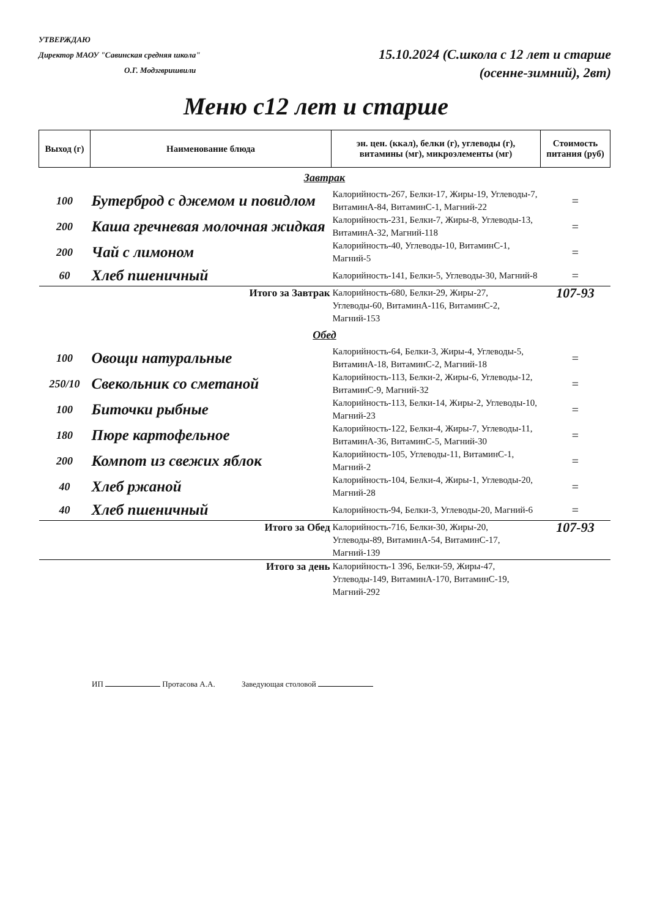УТВЕРЖДАЮ
Директор МАОУ "Савинская средняя школа"
О.Г. Модзгвришвили
15.10.2024 (С.школа с 12 лет и старше
(осенне-зимний), 2вт)
Меню с12 лет и старше
| Выход (г) | Наименование блюда | эн. цен. (ккал), белки (г), углеводы (г), витамины (мг), микроэлементы (мг) | Стоимость питания (руб) |
| --- | --- | --- | --- |
| Завтрак | | | |
| 100 | Бутерброд с джемом и повидлом | Калорийность-267, Белки-17, Жиры-19, Углеводы-7, ВитаминА-84, ВитаминС-1, Магний-22 | = |
| 200 | Каша гречневая молочная жидкая | Калорийность-231, Белки-7, Жиры-8, Углеводы-13, ВитаминА-32, Магний-118 | = |
| 200 | Чай с лимоном | Калорийность-40, Углеводы-10, ВитаминС-1, Магний-5 | = |
| 60 | Хлеб пшеничный | Калорийность-141, Белки-5, Углеводы-30, Магний-8 | = |
| Итого за Завтрак | | Калорийность-680, Белки-29, Жиры-27, Углеводы-60, ВитаминА-116, ВитаминС-2, Магний-153 | 107-93 |
| Обед | | | |
| 100 | Овощи натуральные | Калорийность-64, Белки-3, Жиры-4, Углеводы-5, ВитаминА-18, ВитаминС-2, Магний-18 | = |
| 250/10 | Свекольник со сметаной | Калорийность-113, Белки-2, Жиры-6, Углеводы-12, ВитаминС-9, Магний-32 | = |
| 100 | Биточки рыбные | Калорийность-113, Белки-14, Жиры-2, Углеводы-10, Магний-23 | = |
| 180 | Пюре картофельное | Калорийность-122, Белки-4, Жиры-7, Углеводы-11, ВитаминА-36, ВитаминС-5, Магний-30 | = |
| 200 | Компот из свежих яблок | Калорийность-105, Углеводы-11, ВитаминС-1, Магний-2 | = |
| 40 | Хлеб ржаной | Калорийность-104, Белки-4, Жиры-1, Углеводы-20, Магний-28 | = |
| 40 | Хлеб пшеничный | Калорийность-94, Белки-3, Углеводы-20, Магний-6 | = |
| Итого за Обед | | Калорийность-716, Белки-30, Жиры-20, Углеводы-89, ВитаминА-54, ВитаминС-17, Магний-139 | 107-93 |
| Итого за день | | Калорийность-1 396, Белки-59, Жиры-47, Углеводы-149, ВитаминА-170, ВитаминС-19, Магний-292 | |
ИП Протасова А.А. Заведующая столовой